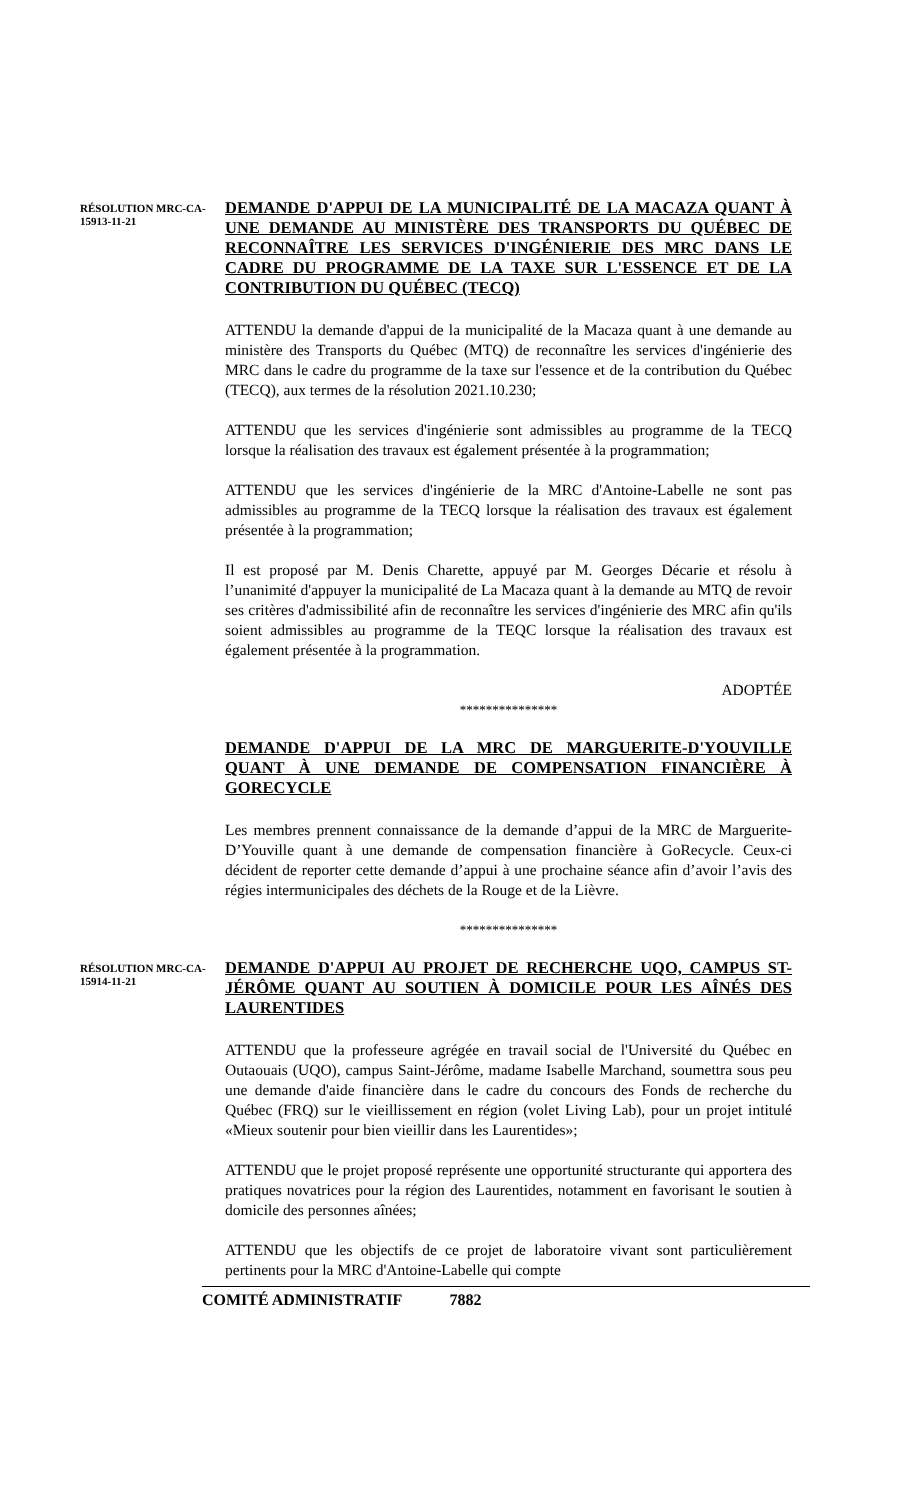RÉSOLUTION MRC-CA- 15913-11-21
DEMANDE D'APPUI DE LA MUNICIPALITÉ DE LA MACAZA QUANT À UNE DEMANDE AU MINISTÈRE DES TRANSPORTS DU QUÉBEC DE RECONNAÎTRE LES SERVICES D'INGÉNIERIE DES MRC DANS LE CADRE DU PROGRAMME DE LA TAXE SUR L'ESSENCE ET DE LA CONTRIBUTION DU QUÉBEC (TECQ)
ATTENDU la demande d'appui de la municipalité de la Macaza quant à une demande au ministère des Transports du Québec (MTQ) de reconnaître les services d'ingénierie des MRC dans le cadre du programme de la taxe sur l'essence et de la contribution du Québec (TECQ), aux termes de la résolution 2021.10.230;
ATTENDU que les services d'ingénierie sont admissibles au programme de la TECQ lorsque la réalisation des travaux est également présentée à la programmation;
ATTENDU que les services d'ingénierie de la MRC d'Antoine-Labelle ne sont pas admissibles au programme de la TECQ lorsque la réalisation des travaux est également présentée à la programmation;
Il est proposé par M. Denis Charette, appuyé par M. Georges Décarie et résolu à l’unanimité d'appuyer la municipalité de La Macaza quant à la demande au MTQ de revoir ses critères d'admissibilité afin de reconnaître les services d'ingénierie des MRC afin qu'ils soient admissibles au programme de la TEQC lorsque la réalisation des travaux est également présentée à la programmation.
ADOPTÉE
***************
DEMANDE D'APPUI DE LA MRC DE MARGUERITE-D'YOUVILLE QUANT À UNE DEMANDE DE COMPENSATION FINANCIÈRE À GORECYCLE
Les membres prennent connaissance de la demande d’appui de la MRC de Marguerite-D’Youville quant à une demande de compensation financière à GoRecycle. Ceux-ci décident de reporter cette demande d’appui à une prochaine séance afin d’avoir l’avis des régies intermunicipales des déchets de la Rouge et de la Lièvre.
***************
RÉSOLUTION MRC-CA- 15914-11-21
DEMANDE D'APPUI AU PROJET DE RECHERCHE UQO, CAMPUS ST-JÉRÔME QUANT AU SOUTIEN À DOMICILE POUR LES AÎNÉS DES LAURENTIDES
ATTENDU que la professeure agrégée en travail social de l'Université du Québec en Outaouais (UQO), campus Saint-Jérôme, madame Isabelle Marchand, soumettra sous peu une demande d'aide financière dans le cadre du concours des Fonds de recherche du Québec (FRQ) sur le vieillissement en région (volet Living Lab), pour un projet intitulé «Mieux soutenir pour bien vieillir dans les Laurentides»;
ATTENDU que le projet proposé représente une opportunité structurante qui apportera des pratiques novatrices pour la région des Laurentides, notamment en favorisant le soutien à domicile des personnes aînées;
ATTENDU que les objectifs de ce projet de laboratoire vivant sont particulièrement pertinents pour la MRC d'Antoine-Labelle qui compte
COMITÉ ADMINISTRATIF 7882